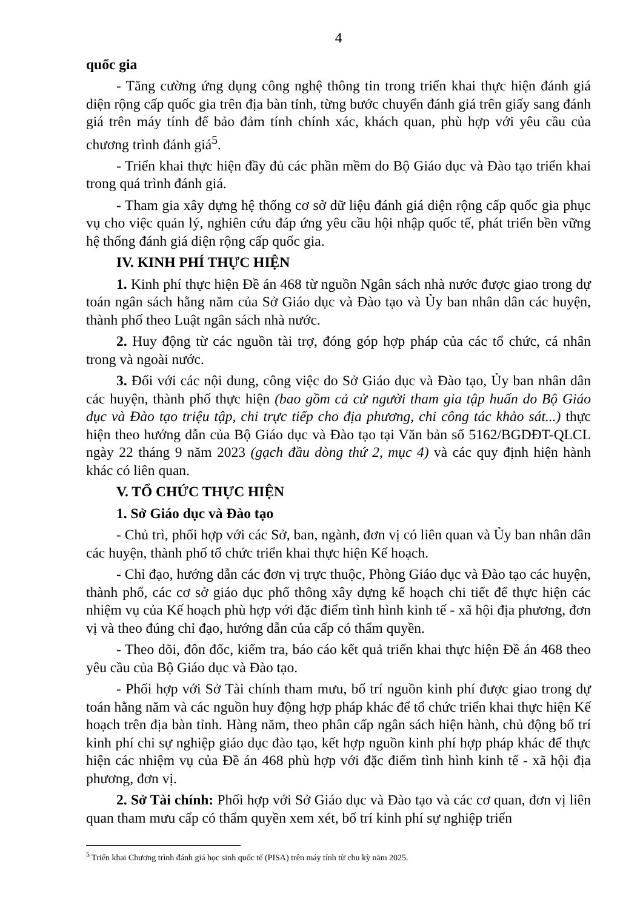4
quốc gia
- Tăng cường ứng dụng công nghệ thông tin trong triển khai thực hiện đánh giá diện rộng cấp quốc gia trên địa bàn tỉnh, từng bước chuyển đánh giá trên giấy sang đánh giá trên máy tính để bảo đảm tính chính xác, khách quan, phù hợp với yêu cầu của chương trình đánh giá<sup>5</sup>.
- Triển khai thực hiện đầy đủ các phần mềm do Bộ Giáo dục và Đào tạo triển khai trong quá trình đánh giá.
- Tham gia xây dựng hệ thống cơ sở dữ liệu đánh giá diện rộng cấp quốc gia phục vụ cho việc quản lý, nghiên cứu đáp ứng yêu cầu hội nhập quốc tế, phát triển bền vững hệ thống đánh giá diện rộng cấp quốc gia.
IV. KINH PHÍ THỰC HIỆN
1. Kinh phí thực hiện Đề án 468 từ nguồn Ngân sách nhà nước được giao trong dự toán ngân sách hằng năm của Sở Giáo dục và Đào tạo và Ủy ban nhân dân các huyện, thành phố theo Luật ngân sách nhà nước.
2. Huy động từ các nguồn tài trợ, đóng góp hợp pháp của các tổ chức, cá nhân trong và ngoài nước.
3. Đối với các nội dung, công việc do Sở Giáo dục và Đào tạo, Ủy ban nhân dân các huyện, thành phố thực hiện (bao gồm cả cử người tham gia tập huấn do Bộ Giáo dục và Đào tạo triệu tập, chi trực tiếp cho địa phương, chi công tác khảo sát...) thực hiện theo hướng dẫn của Bộ Giáo dục và Đào tạo tại Văn bản số 5162/BGDĐT-QLCL ngày 22 tháng 9 năm 2023 (gạch đầu dòng thứ 2, mục 4) và các quy định hiện hành khác có liên quan.
V. TỔ CHỨC THỰC HIỆN
1. Sở Giáo dục và Đào tạo
- Chủ trì, phối hợp với các Sở, ban, ngành, đơn vị có liên quan và Ủy ban nhân dân các huyện, thành phố tổ chức triển khai thực hiện Kế hoạch.
- Chỉ đạo, hướng dẫn các đơn vị trực thuộc, Phòng Giáo dục và Đào tạo các huyện, thành phố, các cơ sở giáo dục phổ thông xây dựng kế hoạch chi tiết để thực hiện các nhiệm vụ của Kế hoạch phù hợp với đặc điểm tình hình kinh tế - xã hội địa phương, đơn vị và theo đúng chỉ đạo, hướng dẫn của cấp có thẩm quyền.
- Theo dõi, đôn đốc, kiểm tra, báo cáo kết quả triển khai thực hiện Đề án 468 theo yêu cầu của Bộ Giáo dục và Đào tạo.
- Phối hợp với Sở Tài chính tham mưu, bố trí nguồn kinh phí được giao trong dự toán hằng năm và các nguồn huy động hợp pháp khác để tổ chức triển khai thực hiện Kế hoạch trên địa bàn tỉnh. Hàng năm, theo phân cấp ngân sách hiện hành, chủ động bố trí kinh phí chi sự nghiệp giáo dục đào tạo, kết hợp nguồn kinh phí hợp pháp khác để thực hiện các nhiệm vụ của Đề án 468 phù hợp với đặc điểm tình hình kinh tế - xã hội địa phương, đơn vị.
2. Sở Tài chính: Phối hợp với Sở Giáo dục và Đào tạo và các cơ quan, đơn vị liên quan tham mưu cấp có thẩm quyền xem xét, bố trí kinh phí sự nghiệp triển
<sup>5</sup> Triển khai Chương trình đánh giá học sinh quốc tế (PISA) trên máy tính từ chu kỳ năm 2025.